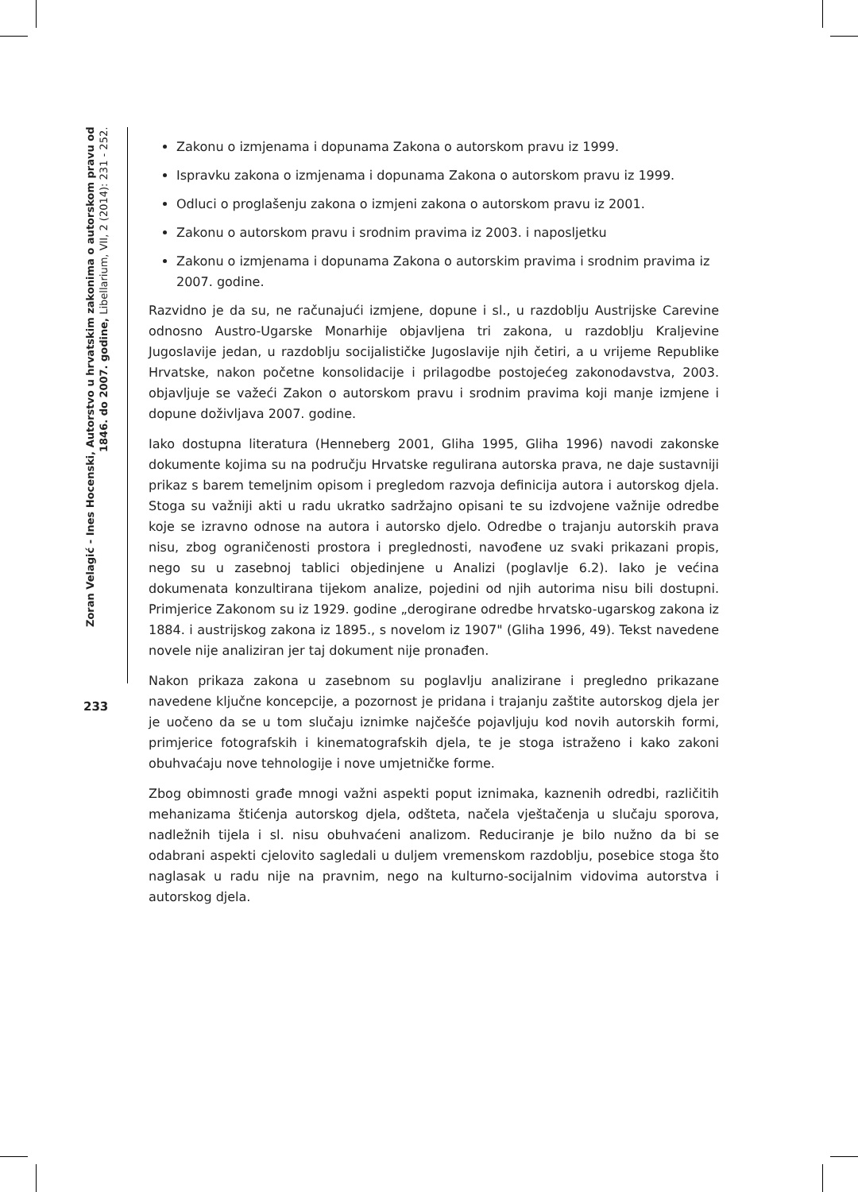Zoran Velagić - Ines Hocenski, Autorstvo u hrvatskim zakonima o autorskom pravu od 1846. do 2007. godine, Libellarium, VII, 2 (2014): 231 - 252.
Zakonu o izmjenama i dopunama Zakona o autorskom pravu iz 1999.
Ispravku zakona o izmjenama i dopunama Zakona o autorskom pravu iz 1999.
Odluci o proglašenju zakona o izmjeni zakona o autorskom pravu iz 2001.
Zakonu o autorskom pravu i srodnim pravima iz 2003. i naposljetku
Zakonu o izmjenama i dopunama Zakona o autorskim pravima i srodnim pravima iz 2007. godine.
Razvidno je da su, ne računajući izmjene, dopune i sl., u razdoblju Austrijske Carevine odnosno Austro-Ugarske Monarhije objavljena tri zakona, u razdoblju Kraljevine Jugoslavije jedan, u razdoblju socijalističke Jugoslavije njih četiri, a u vrijeme Republike Hrvatske, nakon početne konsolidacije i prilagodbe postojećeg zakonodavstva, 2003. objavljuje se važeći Zakon o autorskom pravu i srodnim pravima koji manje izmjene i dopune doživljava 2007. godine.
Iako dostupna literatura (Henneberg 2001, Gliha 1995, Gliha 1996) navodi zakonske dokumente kojima su na području Hrvatske regulirana autorska prava, ne daje sustavniji prikaz s barem temeljnim opisom i pregledom razvoja definicija autora i autorskog djela. Stoga su važniji akti u radu ukratko sadržajno opisani te su izdvojene važnije odredbe koje se izravno odnose na autora i autorsko djelo. Odredbe o trajanju autorskih prava nisu, zbog ograničenosti prostora i preglednosti, navođene uz svaki prikazani propis, nego su u zasebnoj tablici objedinjene u Analizi (poglavlje 6.2). Iako je većina dokumenata konzultirana tijekom analize, pojedini od njih autorima nisu bili dostupni. Primjerice Zakonom su iz 1929. godine „derogirane odredbe hrvatsko-ugarskog zakona iz 1884. i austrijskog zakona iz 1895., s novelom iz 1907" (Gliha 1996, 49). Tekst navedene novele nije analiziran jer taj dokument nije pronađen.
Nakon prikaza zakona u zasebnom su poglavlju analizirane i pregledno prikazane navedene ključne koncepcije, a pozornost je pridana i trajanju zaštite autorskog djela jer je uočeno da se u tom slučaju iznimke najčešće pojavljuju kod novih autorskih formi, primjerice fotografskih i kinematografskih djela, te je stoga istraženo i kako zakoni obuhvaćaju nove tehnologije i nove umjetničke forme.
Zbog obimnosti građe mnogi važni aspekti poput iznimaka, kaznenih odredbi, različitih mehanizama štićenja autorskog djela, odšteta, načela vještačenja u slučaju sporova, nadležnih tijela i sl. nisu obuhvaćeni analizom. Reduciranje je bilo nužno da bi se odabrani aspekti cjelovito sagledali u duljem vremenskom razdoblju, posebice stoga što naglasak u radu nije na pravnim, nego na kulturno-socijalnim vidovima autorstva i autorskog djela.
233